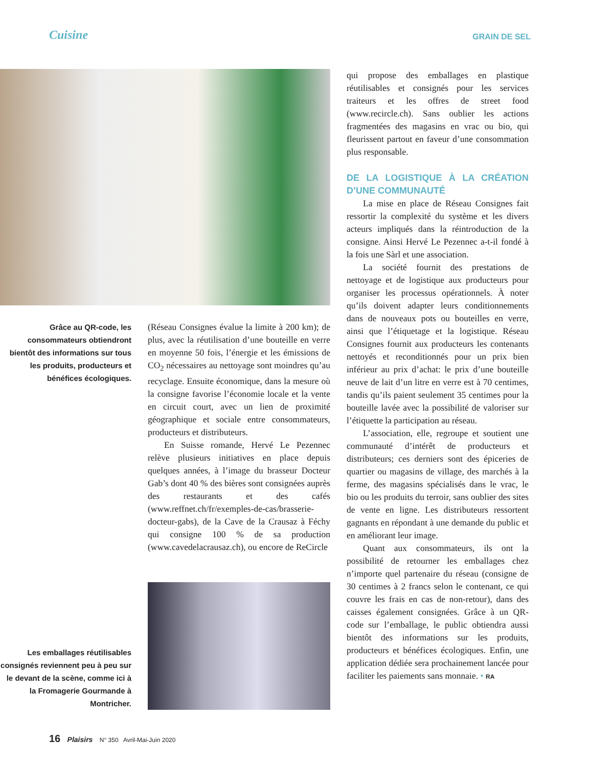Cuisine GRAIN DE SEL
Grâce au QR-code, les consommateurs obtiendront bientôt des informations sur tous les produits, producteurs et bénéfices écologiques.
(Réseau Consignes évalue la limite à 200 km); de plus, avec la réutilisation d’une bouteille en verre en moyenne 50 fois, l’énergie et les émissions de CO<sub>2</sub> nécessaires au nettoyage sont moindres qu’au recyclage. Ensuite économique, dans la mesure où la consigne favorise l’économie locale et la vente en circuit court, avec un lien de proximité géographique et sociale entre consommateurs, producteurs et distributeurs.
En Suisse romande, Hervé Le Pezennec relève plusieurs initiatives en place depuis quelques années, à l’image du brasseur Docteur Gab’s dont 40 % des bières sont consignées auprès des restaurants et des cafés (www.reffnet.ch/fr/exemples-de-cas/brasserie-docteur-gabs), de la Cave de la Crausaz à Féchy qui consigne 100 % de sa production (www.cavedelacrausaz.ch), ou encore de ReCircle
Les emballages réutilisables consignés reviennent peu à peu sur le devant de la scène, comme ici à la Fromagerie Gourmande à Montricher.
qui propose des emballages en plastique réutilisables et consignés pour les services traiteurs et les offres de street food (www.recircle.ch). Sans oublier les actions fragmentées des magasins en vrac ou bio, qui fleurissent partout en faveur d’une consommation plus responsable.
DE LA LOGISTIQUE À LA CRÉATION D’UNE COMMUNAUTÉ
La mise en place de Réseau Consignes fait ressortir la complexité du système et les divers acteurs impliqués dans la réintroduction de la consigne. Ainsi Hervé Le Pezennec a-t-il fondé à la fois une Sàrl et une association.
La société fournit des prestations de nettoyage et de logistique aux producteurs pour organiser les processus opérationnels. À noter qu’ils doivent adapter leurs conditionnements dans de nouveaux pots ou bouteilles en verre, ainsi que l’étiquetage et la logistique. Réseau Consignes fournit aux producteurs les contenants nettoyés et reconditionnés pour un prix bien inférieur au prix d’achat: le prix d’une bouteille neuve de lait d’un litre en verre est à 70 centimes, tandis qu’ils paient seulement 35 centimes pour la bouteille lavée avec la possibilité de valoriser sur l’étiquette la participation au réseau.
L’association, elle, regroupe et soutient une communauté d’intérêt de producteurs et distributeurs; ces derniers sont des épiceries de quartier ou magasins de village, des marchés à la ferme, des magasins spécialisés dans le vrac, le bio ou les produits du terroir, sans oublier des sites de vente en ligne. Les distributeurs ressortent gagnants en répondant à une demande du public et en améliorant leur image.
Quant aux consommateurs, ils ont la possibilité de retourner les emballages chez n’importe quel partenaire du réseau (consigne de 30 centimes à 2 francs selon le contenant, ce qui couvre les frais en cas de non-retour), dans des caisses également consignées. Grâce à un QR-code sur l’emballage, le public obtiendra aussi bientôt des informations sur les produits, producteurs et bénéfices écologiques. Enfin, une application dédiée sera prochainement lancée pour faciliter les paiements sans monnaie. • RA
16 Plaisirs N° 350 Avril-Mai-Juin 2020